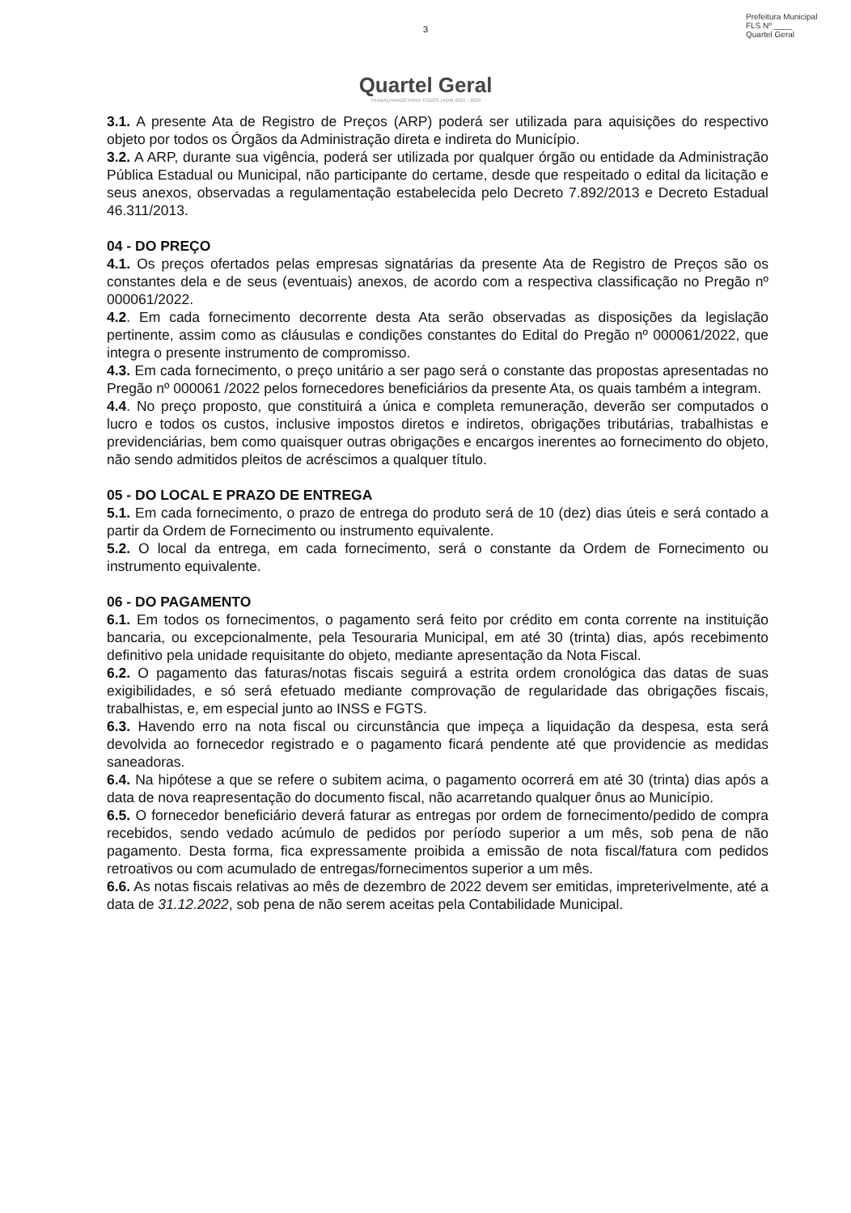Prefeitura Municipal
FLS Nº ____
Quartel Geral
3
Quartel Geral
TRABALHANDO PARA TODOS | ADM 2021 - 2024
3.1. A presente Ata de Registro de Preços (ARP) poderá ser utilizada para aquisições do respectivo objeto por todos os Órgãos da Administração direta e indireta do Município.
3.2. A ARP, durante sua vigência, poderá ser utilizada por qualquer órgão ou entidade da Administração Pública Estadual ou Municipal, não participante do certame, desde que respeitado o edital da licitação e seus anexos, observadas a regulamentação estabelecida pelo Decreto 7.892/2013 e Decreto Estadual 46.311/2013.
04 - DO PREÇO
4.1. Os preços ofertados pelas empresas signatárias da presente Ata de Registro de Preços são os constantes dela e de seus (eventuais) anexos, de acordo com a respectiva classificação no Pregão nº 000061/2022.
4.2. Em cada fornecimento decorrente desta Ata serão observadas as disposições da legislação pertinente, assim como as cláusulas e condições constantes do Edital do Pregão nº 000061/2022, que integra o presente instrumento de compromisso.
4.3. Em cada fornecimento, o preço unitário a ser pago será o constante das propostas apresentadas no Pregão nº 000061 /2022 pelos fornecedores beneficiários da presente Ata, os quais também a integram.
4.4. No preço proposto, que constituirá a única e completa remuneração, deverão ser computados o lucro e todos os custos, inclusive impostos diretos e indiretos, obrigações tributárias, trabalhistas e previdenciárias, bem como quaisquer outras obrigações e encargos inerentes ao fornecimento do objeto, não sendo admitidos pleitos de acréscimos a qualquer título.
05 - DO LOCAL E PRAZO DE ENTREGA
5.1. Em cada fornecimento, o prazo de entrega do produto será de 10 (dez) dias úteis e será contado a partir da Ordem de Fornecimento ou instrumento equivalente.
5.2. O local da entrega, em cada fornecimento, será o constante da Ordem de Fornecimento ou instrumento equivalente.
06 - DO PAGAMENTO
6.1. Em todos os fornecimentos, o pagamento será feito por crédito em conta corrente na instituição bancaria, ou excepcionalmente, pela Tesouraria Municipal, em até 30 (trinta) dias, após recebimento definitivo pela unidade requisitante do objeto, mediante apresentação da Nota Fiscal.
6.2. O pagamento das faturas/notas fiscais seguirá a estrita ordem cronológica das datas de suas exigibilidades, e só será efetuado mediante comprovação de regularidade das obrigações fiscais, trabalhistas, e, em especial junto ao INSS e FGTS.
6.3. Havendo erro na nota fiscal ou circunstância que impeça a liquidação da despesa, esta será devolvida ao fornecedor registrado e o pagamento ficará pendente até que providencie as medidas saneadoras.
6.4. Na hipótese a que se refere o subitem acima, o pagamento ocorrerá em até 30 (trinta) dias após a data de nova reapresentação do documento fiscal, não acarretando qualquer ônus ao Município.
6.5. O fornecedor beneficiário deverá faturar as entregas por ordem de fornecimento/pedido de compra recebidos, sendo vedado acúmulo de pedidos por período superior a um mês, sob pena de não pagamento. Desta forma, fica expressamente proibida a emissão de nota fiscal/fatura com pedidos retroativos ou com acumulado de entregas/fornecimentos superior a um mês.
6.6. As notas fiscais relativas ao mês de dezembro de 2022 devem ser emitidas, impreterivelmente, até a data de 31.12.2022, sob pena de não serem aceitas pela Contabilidade Municipal.